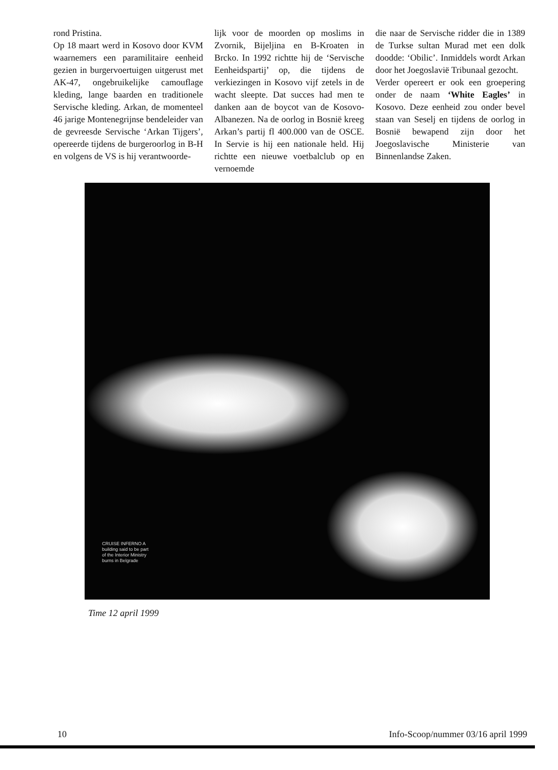rond Pristina.
Op 18 maart werd in Kosovo door KVM waarnemers een paramilitaire eenheid gezien in burgervoertuigen uitgerust met AK-47, ongebruikelijke camouflage kleding, lange baarden en traditionele Servische kleding. Arkan, de momenteel 46 jarige Montenegrijnse bendeleider van de gevreesde Servische ‘Arkan Tijgers’, opereerde tijdens de burgeroorlog in B-H en volgens de VS is hij verantwoorde-
lijk voor de moorden op moslims in Zvornik, Bijeljina en B-Kroaten in Brcko. In 1992 richtte hij de ‘Servische Eenheidspartij’ op, die tijdens de verkiezingen in Kosovo vijf zetels in de wacht sleepte. Dat succes had men te danken aan de boycot van de Kosovo-Albanezen. Na de oorlog in Bosnië kreeg Arkan’s partij fl 400.000 van de OSCE. In Servie is hij een nationale held. Hij richtte een nieuwe voetbalclub op en vernoemde
die naar de Servische ridder die in 1389 de Turkse sultan Murad met een dolk doodde: ‘Obilic’. Inmiddels wordt Arkan door het Joegoslavië Tribunaal gezocht.
Verder opereert er ook een groepering onder de naam ‘White Eagles’ in Kosovo. Deze eenheid zou onder bevel staan van Seselj en tijdens de oorlog in Bosnië bewapend zijn door het Joegoslavische Ministerie van Binnenlandse Zaken.
CRUISE INFERNO A
building said to be part
of the Interior Ministry
burns in Belgrade
Time 12 april 1999
10 Info-Scoop/nummer 03/16 april 1999